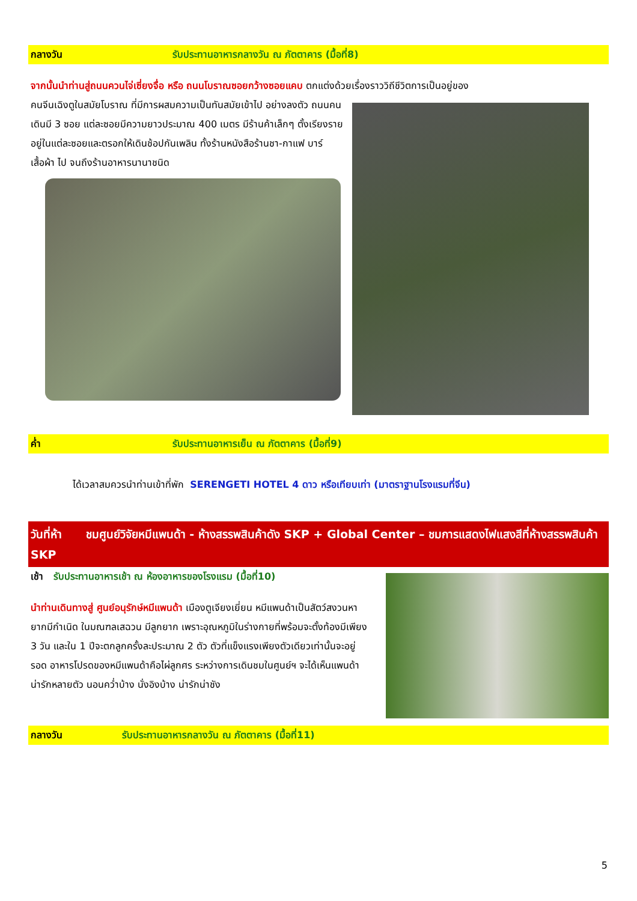กลางวัน รับประทานอาหารกลางวัน ณ ภัตตาคาร (มื้อที่8)
จากนั้นนำท่านสู่ถนนควนไจ่เซี่ยงจื่อ หรือ ถนนโบราณซอยกว้างซอยแคบ ตกแต่งด้วยเรื่องราววิถีชีวิตการเป็นอยู่ของ
คนจีนเฉิงตูในสมัยโบราณ ที่มีการผสมความเป็นทันสมัยเข้าไป อย่างลงตัว ถนนคนเดินมี 3 ซอย แต่ละซอยมีความยาวประมาณ 400 เมตร มีร้านค้าเล็กๆ ตั้งเรียงรายอยู่ในแต่ละซอยและตรอกให้เดินช้อปกันเพลิน ทั้งร้านหนังสือร้านชา-กาแฟ บาร์ เสื้อผ้า ไป จนถึงร้านอาหารนานาชนิด
ค่ำ รับประทานอาหารเย็น ณ ภัตตาคาร (มื้อที่9)
ได้เวลาสมควรนำท่านเข้าที่พัก SERENGETI HOTEL 4 ดาว หรือเทียบเท่า (มาตราฐานโรงแรมที่จีน)
วันที่ห้า ชมศูนย์วิจัยหมีแพนด้า - ห้างสรรพสินค้าดัง SKP + Global Center – ชมการแสดงไฟแสงสีที่ห้างสรรพสินค้า SKP
เช้า รับประทานอาหารเช้า ณ ห้องอาหารของโรงแรม (มื้อที่10)
นำท่านเดินทางสู่ ศูนย์อนุรักษ์หมีแพนด้า เมืองตูเจียงเยี่ยน หมีแพนด้าเป็นสัตว์สงวนหายากมีกำเนิด ในมณฑลเสฉวน มีลูกยาก เพราะอุณหภูมิในร่างกายที่พร้อมจะตั้งท้องมีเพียง 3 วัน และใน 1 ปีจะตกลูกครั้งละประมาณ 2 ตัว ตัวที่แข็งแรงเพียงตัวเดียวเท่านั้นจะอยู่รอด อาหารโปรดของหมีแพนด้าคือไผ่ลูกศร ระหว่างการเดินชมในศูนย์ฯ จะได้เห็นแพนด้าน่ารักหลายตัว นอนคว่ำบ้าง นั่งอิงบ้าง น่ารักน่าชัง
กลางวัน รับประทานอาหารกลางวัน ณ ภัตตาคาร (มื้อที่11)
5